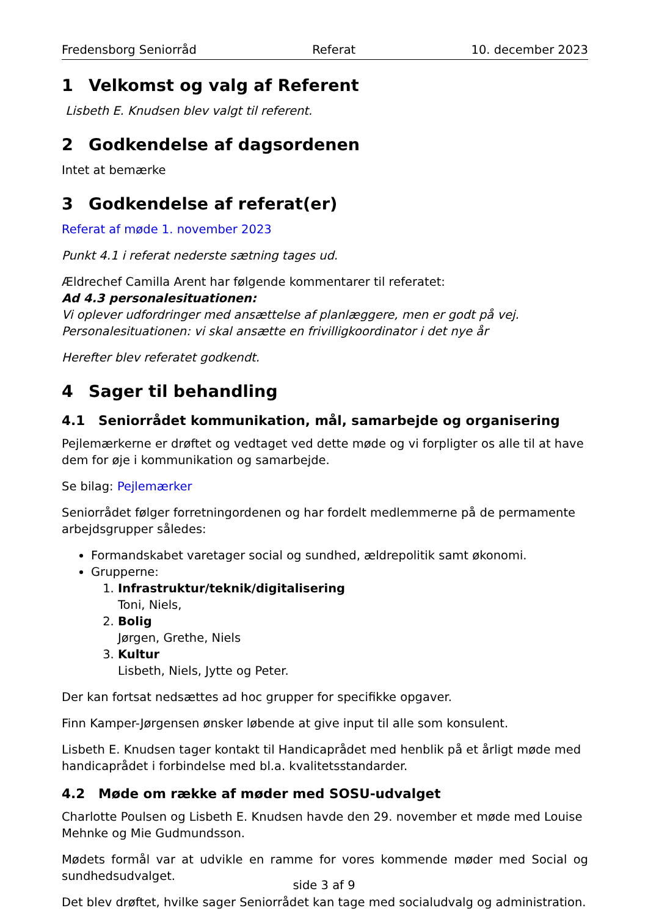Fredensborg Seniorråd Referat 10. december 2023
1 Velkomst og valg af Referent
Lisbeth E. Knudsen blev valgt til referent.
2 Godkendelse af dagsordenen
Intet at bemærke
3 Godkendelse af referat(er)
Referat af møde 1. november 2023
Punkt 4.1 i referat nederste sætning tages ud.
Ældrechef Camilla Arent har følgende kommentarer til referatet:
Ad 4.3 personalesituationen:
Vi oplever udfordringer med ansættelse af planlæggere, men er godt på vej.
Personalesituationen: vi skal ansætte en frivilligkoordinator i det nye år
Herefter blev referatet godkendt.
4 Sager til behandling
4.1 Seniorrådet kommunikation, mål, samarbejde og organisering
Pejlemærkerne er drøftet og vedtaget ved dette møde og vi forpligter os alle til at have dem for øje i kommunikation og samarbejde.
Se bilag: Pejlemærker
Seniorrådet følger forretningordenen og har fordelt medlemmerne på de permamente arbejdsgrupper således:
Formandskabet varetager social og sundhed, ældrepolitik samt økonomi.
Grupperne:
1. Infrastruktur/teknik/digitalisering
Toni, Niels,
2. Bolig
Jørgen, Grethe, Niels
3. Kultur
Lisbeth, Niels, Jytte og Peter.
Der kan fortsat nedsættes ad hoc grupper for specifikke opgaver.
Finn Kamper-Jørgensen ønsker løbende at give input til alle som konsulent.
Lisbeth E. Knudsen tager kontakt til Handicaprådet med henblik på et årligt møde med handicaprådet i forbindelse med bl.a. kvalitetsstandarder.
4.2 Møde om række af møder med SOSU-udvalget
Charlotte Poulsen og Lisbeth E. Knudsen havde den 29. november et møde med Louise Mehnke og Mie Gudmundsson.
Mødets formål var at udvikle en ramme for vores kommende møder med Social og sundhedsudvalget.
Det blev drøftet, hvilke sager Seniorrådet kan tage med socialudvalg og administration.
side 3 af 9